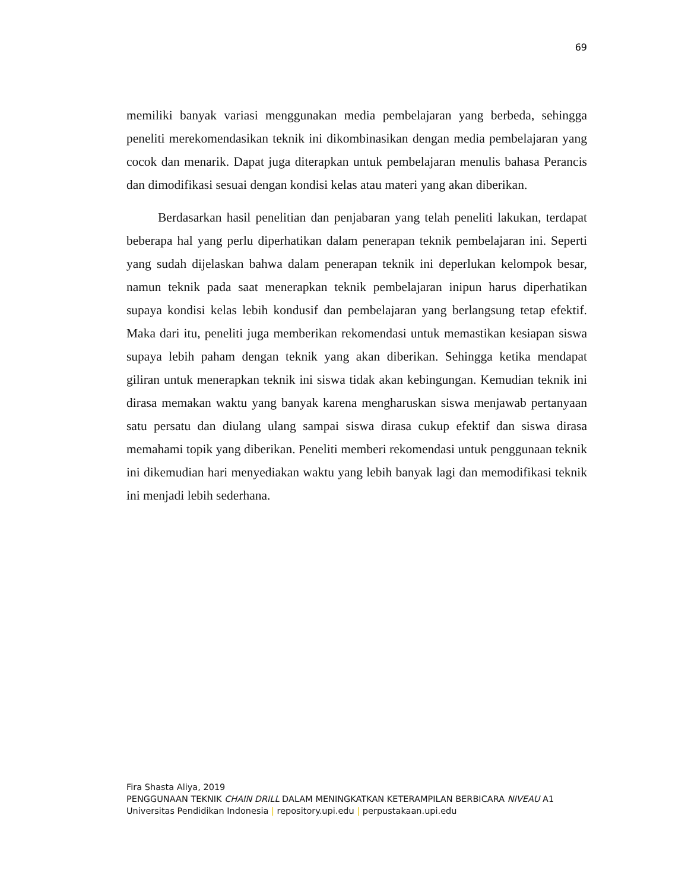69
memiliki banyak variasi menggunakan media pembelajaran yang berbeda, sehingga peneliti merekomendasikan teknik ini dikombinasikan dengan media pembelajaran yang cocok dan menarik. Dapat juga diterapkan untuk pembelajaran menulis bahasa Perancis dan dimodifikasi sesuai dengan kondisi kelas atau materi yang akan diberikan.
Berdasarkan hasil penelitian dan penjabaran yang telah peneliti lakukan, terdapat beberapa hal yang perlu diperhatikan dalam penerapan teknik pembelajaran ini. Seperti yang sudah dijelaskan bahwa dalam penerapan teknik ini deperlukan kelompok besar, namun teknik pada saat menerapkan teknik pembelajaran inipun harus diperhatikan supaya kondisi kelas lebih kondusif dan pembelajaran yang berlangsung tetap efektif. Maka dari itu, peneliti juga memberikan rekomendasi untuk memastikan kesiapan siswa supaya lebih paham dengan teknik yang akan diberikan. Sehingga ketika mendapat giliran untuk menerapkan teknik ini siswa tidak akan kebingungan. Kemudian teknik ini dirasa memakan waktu yang banyak karena mengharuskan siswa menjawab pertanyaan satu persatu dan diulang ulang sampai siswa dirasa cukup efektif dan siswa dirasa memahami topik yang diberikan. Peneliti memberi rekomendasi untuk penggunaan teknik ini dikemudian hari menyediakan waktu yang lebih banyak lagi dan memodifikasi teknik ini menjadi lebih sederhana.
Fira Shasta Aliya, 2019
PENGGUNAAN TEKNIK CHAIN DRILL DALAM MENINGKATKAN KETERAMPILAN BERBICARA NIVEAU A1
Universitas Pendidikan Indonesia | repository.upi.edu | perpustakaan.upi.edu